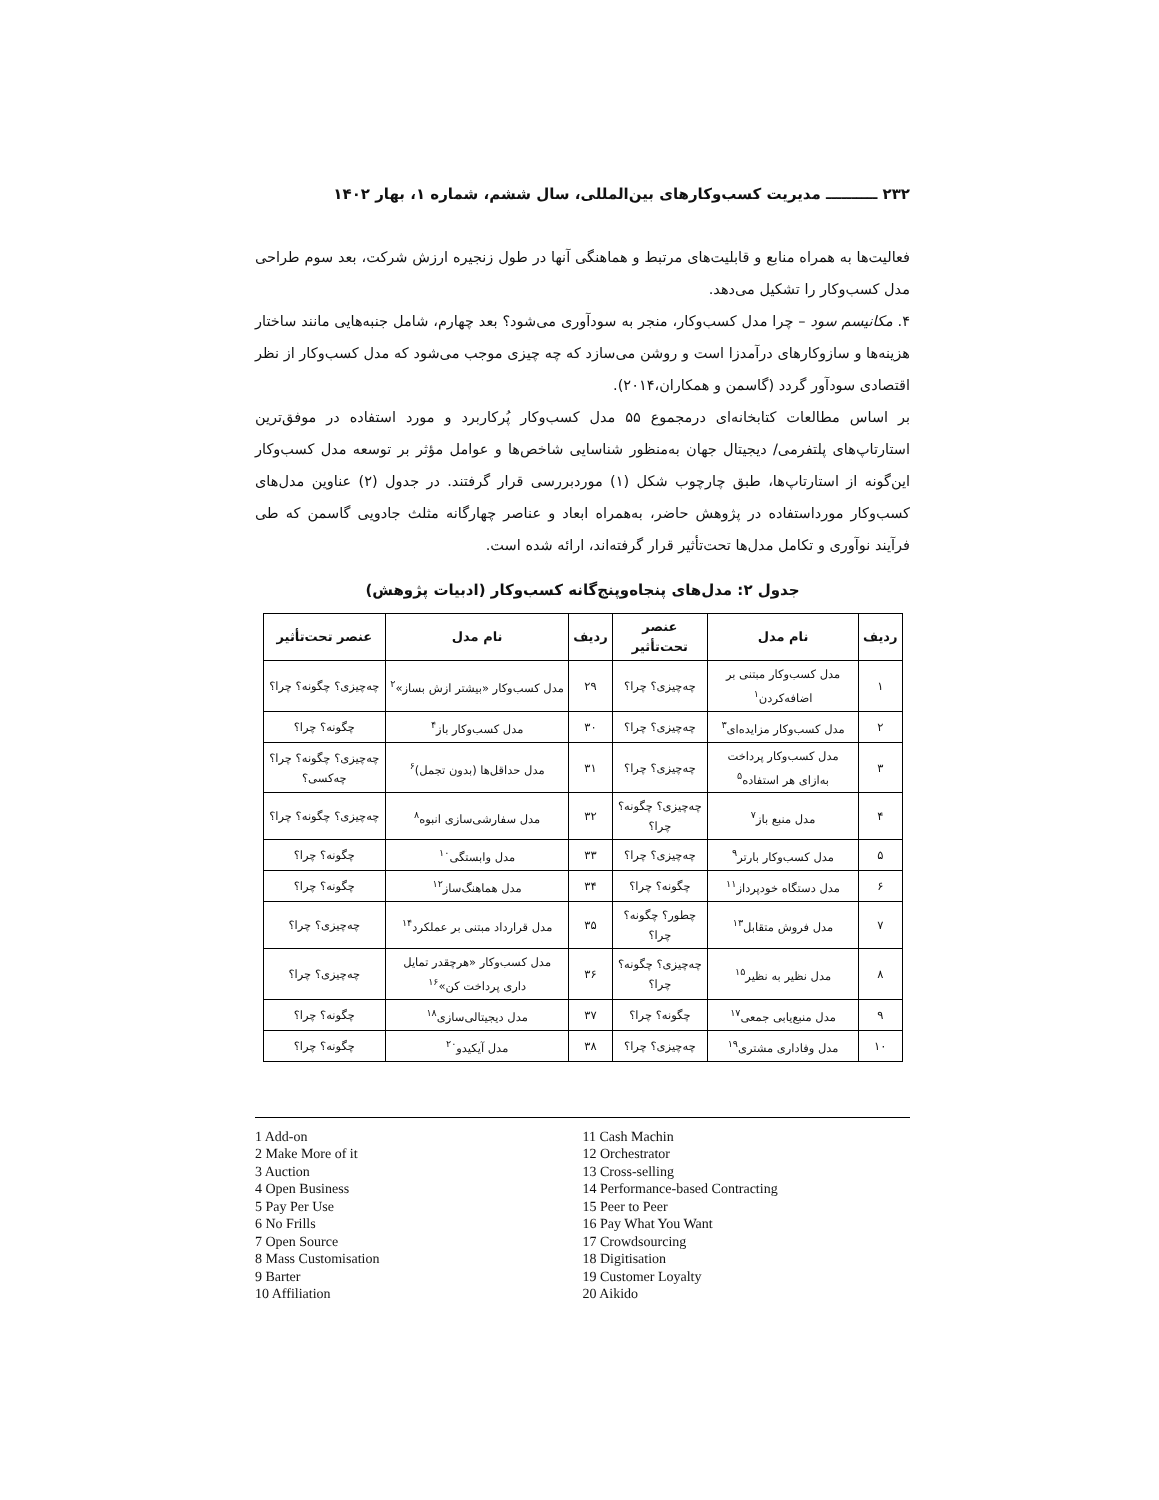۲۳۲ ــــــــــ مدیریت کسب‌وکارهای بین‌المللی، سال ششم، شماره ۱، بهار ۱۴۰۲
فعالیت‌ها به همراه منابع و قابلیت‌های مرتبط و هماهنگی آنها در طول زنجیره ارزش شرکت، بعد سوم طراحی مدل کسب‌وکار را تشکیل می‌دهد.
۴. مکانیسم سود – چرا مدل کسب‌وکار، منجر به سودآوری می‌شود؟ بعد چهارم، شامل جنبه‌هایی مانند ساختار هزینه‌ها و سازوکارهای درآمدزا است و روشن می‌سازد که چه چیزی موجب می‌شود که مدل کسب‌وکار از نظر اقتصادی سودآور گردد (گاسمن و همکاران،۲۰۱۴).
بر اساس مطالعات کتابخانه‌ای درمجموع ۵۵ مدل کسب‌وکار پُرکاربرد و مورد استفاده در موفق‌ترین استارتاپ‌های پلتفرمی/ دیجیتال جهان به‌منظور شناسایی شاخص‌ها و عوامل مؤثر بر توسعه مدل کسب‌وکار این‌گونه از استارتاپ‌ها، طبق چارچوب شکل (۱) موردبررسی قرار گرفتند. در جدول (۲) عناوین مدل‌های کسب‌وکار مورداستفاده در پژوهش حاضر، به‌همراه ابعاد و عناصر چهارگانه مثلث جادویی گاسمن که طی فرآیند نوآوری و تکامل مدل‌ها تحت‌تأثیر قرار گرفته‌اند، ارائه شده است.
جدول ۲: مدل‌های پنجاه‌وپنج‌گانه کسب‌وکار (ادبیات پژوهش)
| ردیف | نام مدل | عنصر تحت‌تأثیر | ردیف | نام مدل | عنصر تحت‌تأثیر |
| --- | --- | --- | --- | --- | --- |
| ۱ | مدل کسب‌وکار مبتنی بر اضافه‌کردن<sup>۱</sup> | چه‌چیزی؟ چرا؟ | ۲۹ | مدل کسب‌وکار «بیشتر ازش بساز»<sup>۲</sup> | چه‌چیزی؟ چگونه؟ چرا؟ |
| ۲ | مدل کسب‌وکار مزایده‌ای<sup>۳</sup> | چه‌چیزی؟ چرا؟ | ۳۰ | مدل کسب‌وکار باز<sup>۴</sup> | چگونه؟ چرا؟ |
| ۳ | مدل کسب‌وکار پرداخت به‌ازای هر استفاده<sup>۵</sup> | چه‌چیزی؟ چرا؟ | ۳۱ | مدل حداقل‌ها (بدون تجمل)<sup>۶</sup> | چه‌چیزی؟ چگونه؟ چرا؟ چه‌کسی؟ |
| ۴ | مدل منبع باز<sup>۷</sup> | چه‌چیزی؟ چگونه؟ چرا؟ | ۳۲ | مدل سفارشی‌سازی انبوه<sup>۸</sup> | چه‌چیزی؟ چگونه؟ چرا؟ |
| ۵ | مدل کسب‌وکار بارتر<sup>۹</sup> | چه‌چیزی؟ چرا؟ | ۳۳ | مدل وابستگی<sup>۱۰</sup> | چگونه؟ چرا؟ |
| ۶ | مدل دستگاه خودپرداز<sup>۱۱</sup> | چگونه؟ چرا؟ | ۳۴ | مدل هماهنگ‌ساز<sup>۱۲</sup> | چگونه؟ چرا؟ |
| ۷ | مدل فروش متقابل<sup>۱۳</sup> | چطور؟ چگونه؟ چرا؟ | ۳۵ | مدل قرارداد مبتنی بر عملکرد<sup>۱۴</sup> | چه‌چیزی؟ چرا؟ |
| ۸ | مدل نظیر به نظیر<sup>۱۵</sup> | چه‌چیزی؟ چگونه؟ چرا؟ | ۳۶ | مدل کسب‌وکار «هرچقدر تمایل داری پرداخت کن»<sup>۱۶</sup> | چه‌چیزی؟ چرا؟ |
| ۹ | مدل منبع‌یابی جمعی<sup>۱۷</sup> | چگونه؟ چرا؟ | ۳۷ | مدل دیجیتالی‌سازی<sup>۱۸</sup> | چگونه؟ چرا؟ |
| ۱۰ | مدل وفاداری مشتری<sup>۱۹</sup> | چه‌چیزی؟ چرا؟ | ۳۸ | مدل آیکیدو<sup>۲۰</sup> | چگونه؟ چرا؟ |
1 Add-on
2 Make More of it
3 Auction
4 Open Business
5 Pay Per Use
6 No Frills
7 Open Source
8 Mass Customisation
9 Barter
10 Affiliation
11 Cash Machin
12 Orchestrator
13 Cross-selling
14 Performance-based Contracting
15 Peer to Peer
16 Pay What You Want
17 Crowdsourcing
18 Digitisation
19 Customer Loyalty
20 Aikido